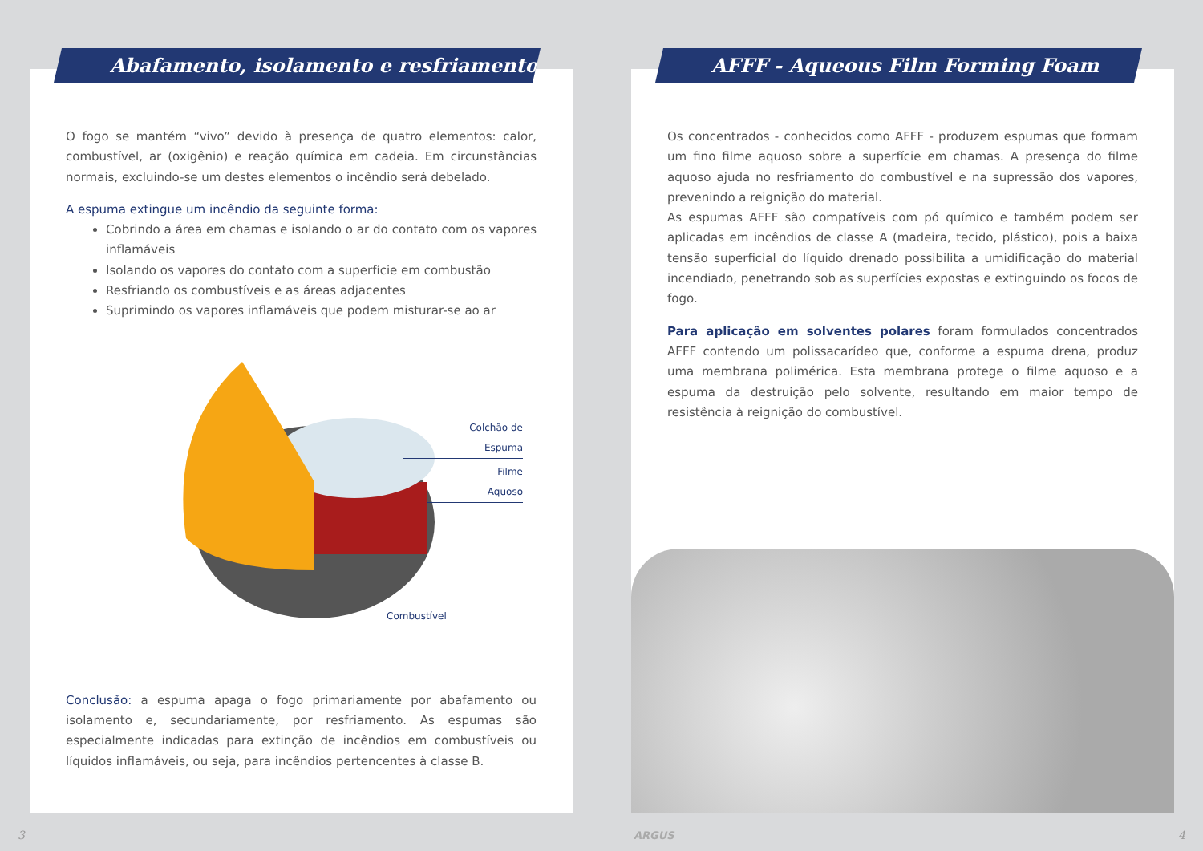Abafamento, isolamento e resfriamento
O fogo se mantém “vivo” devido à presença de quatro elementos: calor, combustível, ar (oxigênio) e reação química em cadeia. Em circunstâncias normais, excluindo-se um destes elementos o incêndio será debelado.
A espuma extingue um incêndio da seguinte forma:
Cobrindo a área em chamas e isolando o ar do contato com os vapores inflamáveis
Isolando os vapores do contato com a superfície em combustão
Resfriando os combustíveis e as áreas adjacentes
Suprimindo os vapores inflamáveis que podem misturar-se ao ar
Colchão de
Espuma
Filme
Aquoso
Combustível
Conclusão: a espuma apaga o fogo primariamente por abafamento ou isolamento e, secundariamente, por resfriamento. As espumas são especialmente indicadas para extinção de incêndios em combustíveis ou líquidos inflamáveis, ou seja, para incêndios pertencentes à classe B.
AFFF - Aqueous Film Forming Foam
Os concentrados - conhecidos como AFFF - produzem espumas que formam um fino filme aquoso sobre a superfície em chamas. A presença do filme aquoso ajuda no resfriamento do combustível e na supressão dos vapores, prevenindo a reignição do material.
As espumas AFFF são compatíveis com pó químico e também podem ser aplicadas em incêndios de classe A (madeira, tecido, plástico), pois a baixa tensão superficial do líquido drenado possibilita a umidificação do material incendiado, penetrando sob as superfícies expostas e extinguindo os focos de fogo.
Para aplicação em solventes polares foram formulados concentrados AFFF contendo um polissacarídeo que, conforme a espuma drena, produz uma membrana polimérica. Esta membrana protege o filme aquoso e a espuma da destruição pelo solvente, resultando em maior tempo de resistência à reignição do combustível.
3 ARGUS 4